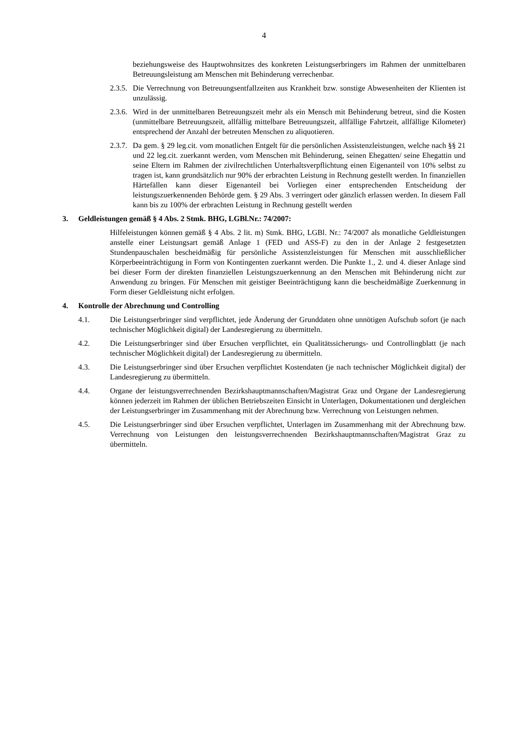4
beziehungsweise des Hauptwohnsitzes des konkreten Leistungserbringers im Rahmen der unmittelbaren Betreuungsleistung am Menschen mit Behinderung verrechenbar.
2.3.5. Die Verrechnung von Betreuungsentfallzeiten aus Krankheit bzw. sonstige Abwesenheiten der Klienten ist unzulässig.
2.3.6. Wird in der unmittelbaren Betreuungszeit mehr als ein Mensch mit Behinderung betreut, sind die Kosten (unmittelbare Betreuungszeit, allfällig mittelbare Betreuungszeit, allfällige Fahrtzeit, allfällige Kilometer) entsprechend der Anzahl der betreuten Menschen zu aliquotieren.
2.3.7. Da gem. § 29 leg.cit. vom monatlichen Entgelt für die persönlichen Assistenzleistungen, welche nach §§ 21 und 22 leg.cit. zuerkannt werden, vom Menschen mit Behinderung, seinen Ehegatten/ seine Ehegattin und seine Eltern im Rahmen der zivilrechtlichen Unterhaltsverpflichtung einen Eigenanteil von 10% selbst zu tragen ist, kann grundsätzlich nur 90% der erbrachten Leistung in Rechnung gestellt werden. In finanziellen Härtefällen kann dieser Eigenanteil bei Vorliegen einer entsprechenden Entscheidung der leistungszuerkennenden Behörde gem. § 29 Abs. 3 verringert oder gänzlich erlassen werden. In diesem Fall kann bis zu 100% der erbrachten Leistung in Rechnung gestellt werden
3. Geldleistungen gemäß § 4 Abs. 2 Stmk. BHG, LGBl.Nr.: 74/2007:
Hilfeleistungen können gemäß § 4 Abs. 2 lit. m) Stmk. BHG, LGBl. Nr.: 74/2007 als monatliche Geldleistungen anstelle einer Leistungsart gemäß Anlage 1 (FED und ASS-F) zu den in der Anlage 2 festgesetzten Stundenpauschalen bescheidmäßig für persönliche Assistenzleistungen für Menschen mit ausschließlicher Körperbeeinträchtigung in Form von Kontingenten zuerkannt werden. Die Punkte 1., 2. und 4. dieser Anlage sind bei dieser Form der direkten finanziellen Leistungszuerkennung an den Menschen mit Behinderung nicht zur Anwendung zu bringen. Für Menschen mit geistiger Beeinträchtigung kann die bescheidmäßige Zuerkennung in Form dieser Geldleistung nicht erfolgen.
4. Kontrolle der Abrechnung und Controlling
4.1. Die Leistungserbringer sind verpflichtet, jede Änderung der Grunddaten ohne unnötigen Aufschub sofort (je nach technischer Möglichkeit digital) der Landesregierung zu übermitteln.
4.2. Die Leistungserbringer sind über Ersuchen verpflichtet, ein Qualitätssicherungs- und Controllingblatt (je nach technischer Möglichkeit digital) der Landesregierung zu übermitteln.
4.3. Die Leistungserbringer sind über Ersuchen verpflichtet Kostendaten (je nach technischer Möglichkeit digital) der Landesregierung zu übermitteln.
4.4. Organe der leistungsverrechnenden Bezirkshauptmannschaften/Magistrat Graz und Organe der Landesregierung können jederzeit im Rahmen der üblichen Betriebszeiten Einsicht in Unterlagen, Dokumentationen und dergleichen der Leistungserbringer im Zusammenhang mit der Abrechnung bzw. Verrechnung von Leistungen nehmen.
4.5. Die Leistungserbringer sind über Ersuchen verpflichtet, Unterlagen im Zusammenhang mit der Abrechnung bzw. Verrechnung von Leistungen den leistungsverrechnenden Bezirkshauptmannschaften/Magistrat Graz zu übermitteln.